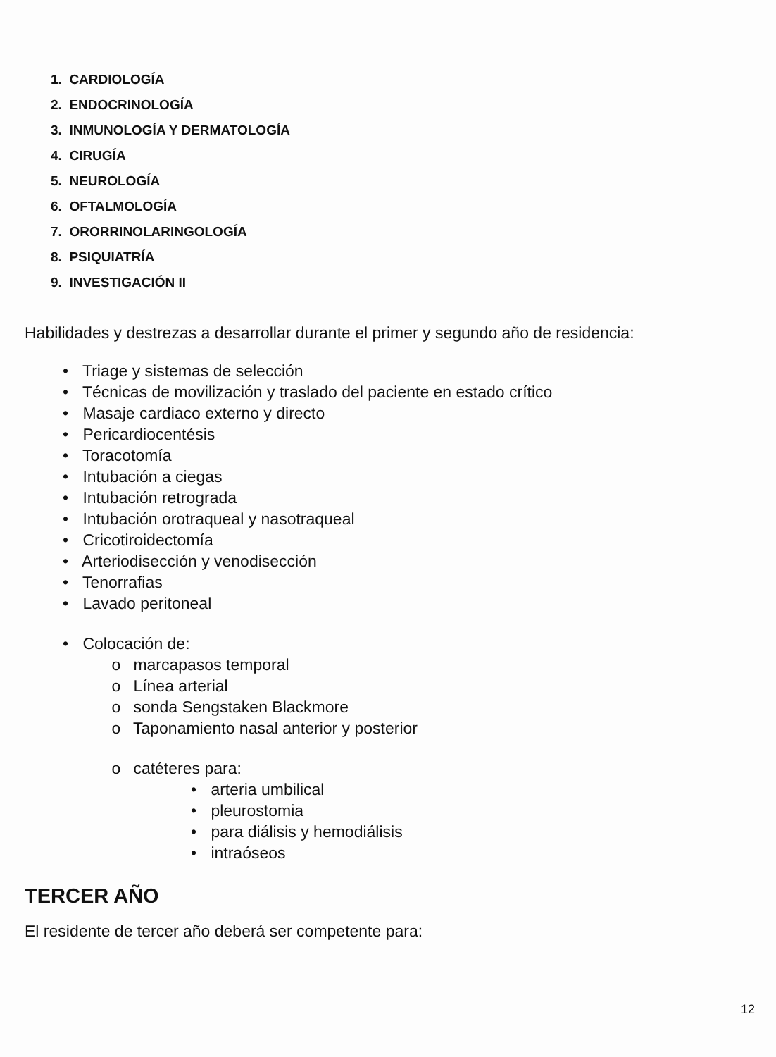1. CARDIOLOGÍA
2. ENDOCRINOLOGÍA
3. INMUNOLOGÍA Y DERMATOLOGÍA
4. CIRUGÍA
5. NEUROLOGÍA
6. OFTALMOLOGÍA
7. ORORRINOLARINGOLOGÍA
8. PSIQUIATRÍA
9. INVESTIGACIÓN II
Habilidades y destrezas a desarrollar durante el primer y segundo año de residencia:
• Triage y sistemas de selección
• Técnicas de movilización y traslado del paciente en estado crítico
• Masaje cardiaco externo y directo
• Pericardiocentésis
• Toracotomía
• Intubación a ciegas
• Intubación retrograda
• Intubación orotraqueal y nasotraqueal
• Cricotiroidectomía
• Arteriodisección y venodisección
• Tenorrafias
• Lavado peritoneal
• Colocación de:
o marcapasos temporal
o Línea arterial
o sonda Sengstaken Blackmore
o Taponamiento nasal anterior y posterior
o catéteres para:
• arteria umbilical
• pleurostomia
• para diálisis y hemodiálisis
• intraóseos
TERCER AÑO
El residente de tercer año deberá ser competente para:
12